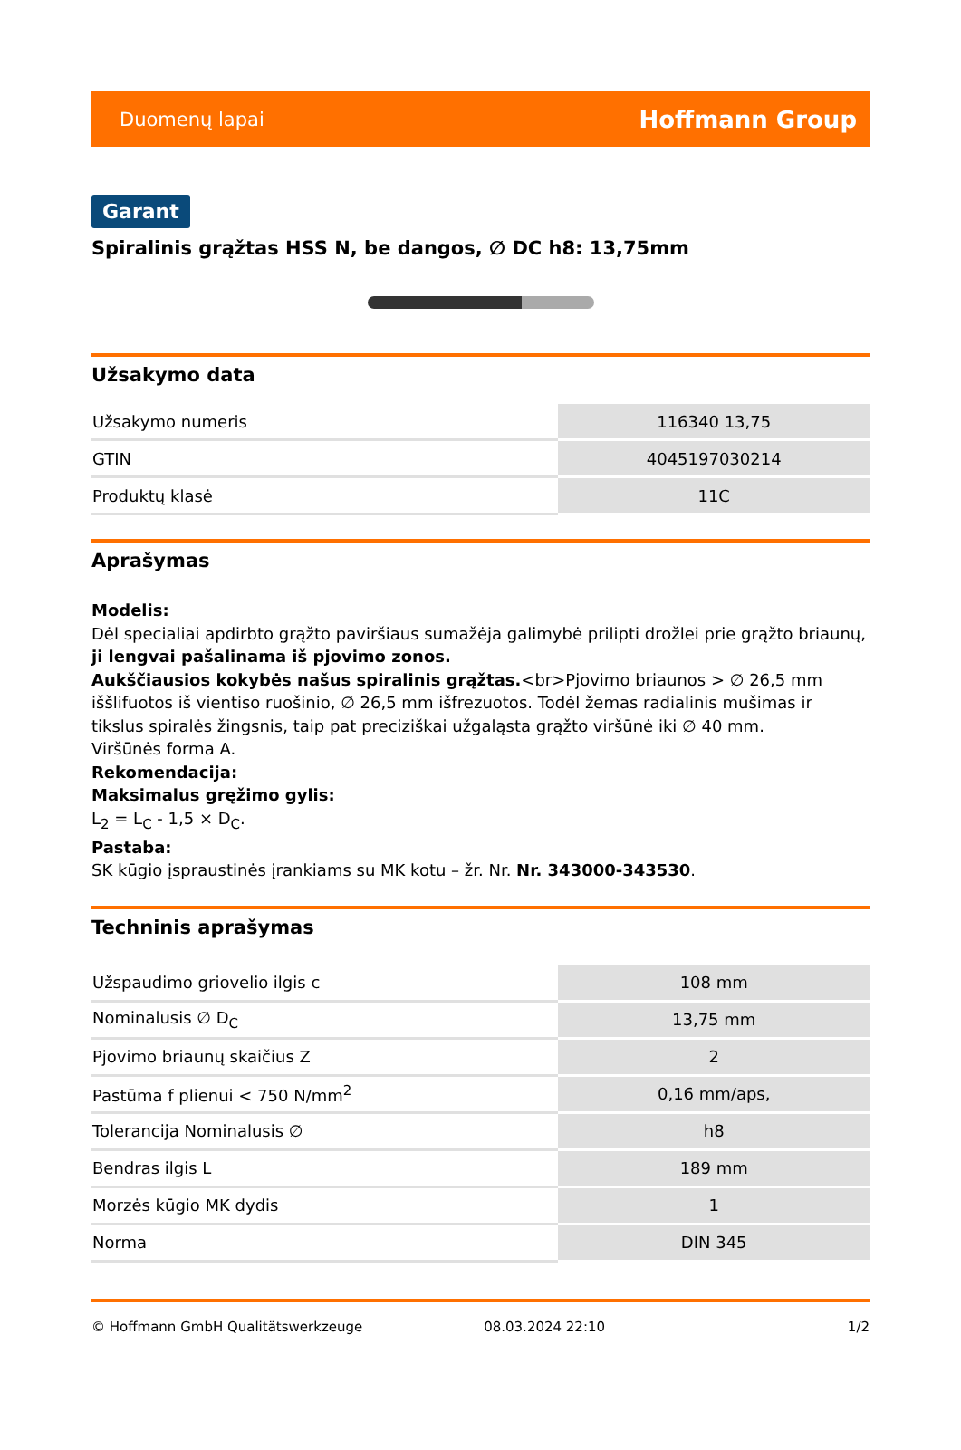Duomenų lapai Hoffmann Group
Garant
Spiralinis grąžtas HSS N, be dangos, ∅ DC h8: 13,75mm
Užsakymo data
| Užsakymo numeris | 116340 13,75 |
| GTIN | 4045197030214 |
| Produktų klasė | 11C |
Aprašymas
Modelis:
Dėl specialiai apdirbto grąžto paviršiaus sumažėja galimybė prilipti drožlei prie grąžto briaunų, ji lengvai pašalinama iš pjovimo zonos.
Aukščiausios kokybės našus spiralinis grąžtas.<br>Pjovimo briaunos > ∅ 26,5 mm iššlifuotos iš vientiso ruošinio, ∅ 26,5 mm išfrezuotos. Todėl žemas radialinis mušimas ir tikslus spiralės žingsnis, taip pat preciziškai užgaląsta grąžto viršūnė iki ∅ 40 mm.
Viršūnės forma A.
Rekomendacija:
Maksimalus gręžimo gylis:
L<sub>2</sub> = L<sub>C</sub> - 1,5 × D<sub>C</sub>.
Pastaba:
SK kūgio įspraustinės įrankiams su MK kotu – žr. Nr. Nr. 343000-343530.
Techninis aprašymas
| Užspaudimo griovelio ilgis c | 108 mm |
| Nominalusis ∅ D<sub>C</sub> | 13,75 mm |
| Pjovimo briaunų skaičius Z | 2 |
| Pastūma f plienui < 750 N/mm<sup>2</sup> | 0,16 mm/aps, |
| Tolerancija Nominalusis ∅ | h8 |
| Bendras ilgis L | 189 mm |
| Morzės kūgio MK dydis | 1 |
| Norma | DIN 345 |
© Hoffmann GmbH Qualitätswerkzeuge 08.03.2024 22:10 1/2